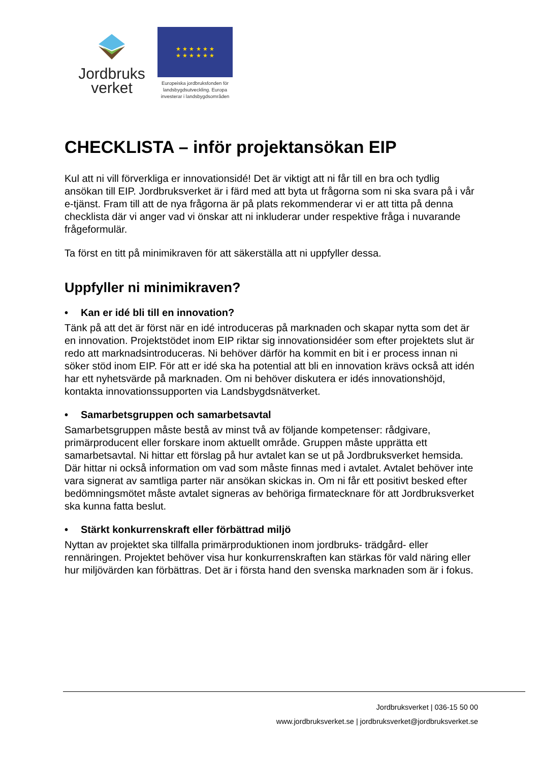Jordbruks
verket
★ ★ ★ ★ ★ ★
★ ★ ★ ★ ★ ★
Europeiska jordbruksfonden för landsbygdsutveckling. Europa investerar i landsbygdsområden
CHECKLISTA – inför projektansökan EIP
Kul att ni vill förverkliga er innovationsidé! Det är viktigt att ni får till en bra och tydlig ansökan till EIP. Jordbruksverket är i färd med att byta ut frågorna som ni ska svara på i vår e-tjänst. Fram till att de nya frågorna är på plats rekommenderar vi er att titta på denna checklista där vi anger vad vi önskar att ni inkluderar under respektive fråga i nuvarande frågeformulär.
Ta först en titt på minimikraven för att säkerställa att ni uppfyller dessa.
Uppfyller ni minimikraven?
• Kan er idé bli till en innovation?
Tänk på att det är först när en idé introduceras på marknaden och skapar nytta som det är en innovation. Projektstödet inom EIP riktar sig innovationsidéer som efter projektets slut är redo att marknadsintroduceras. Ni behöver därför ha kommit en bit i er process innan ni söker stöd inom EIP. För att er idé ska ha potential att bli en innovation krävs också att idén har ett nyhetsvärde på marknaden. Om ni behöver diskutera er idés innovationshöjd, kontakta innovationssupporten via Landsbygdsnätverket.
• Samarbetsgruppen och samarbetsavtal
Samarbetsgruppen måste bestå av minst två av följande kompetenser: rådgivare, primärproducent eller forskare inom aktuellt område. Gruppen måste upprätta ett samarbetsavtal. Ni hittar ett förslag på hur avtalet kan se ut på Jordbruksverket hemsida. Där hittar ni också information om vad som måste finnas med i avtalet. Avtalet behöver inte vara signerat av samtliga parter när ansökan skickas in. Om ni får ett positivt besked efter bedömningsmötet måste avtalet signeras av behöriga firmatecknare för att Jordbruksverket ska kunna fatta beslut.
• Stärkt konkurrenskraft eller förbättrad miljö
Nyttan av projektet ska tillfalla primärproduktionen inom jordbruks- trädgård- eller rennäringen. Projektet behöver visa hur konkurrenskraften kan stärkas för vald näring eller hur miljövärden kan förbättras. Det är i första hand den svenska marknaden som är i fokus.
Jordbruksverket | 036-15 50 00
www.jordbruksverket.se | jordbruksverket@jordbruksverket.se